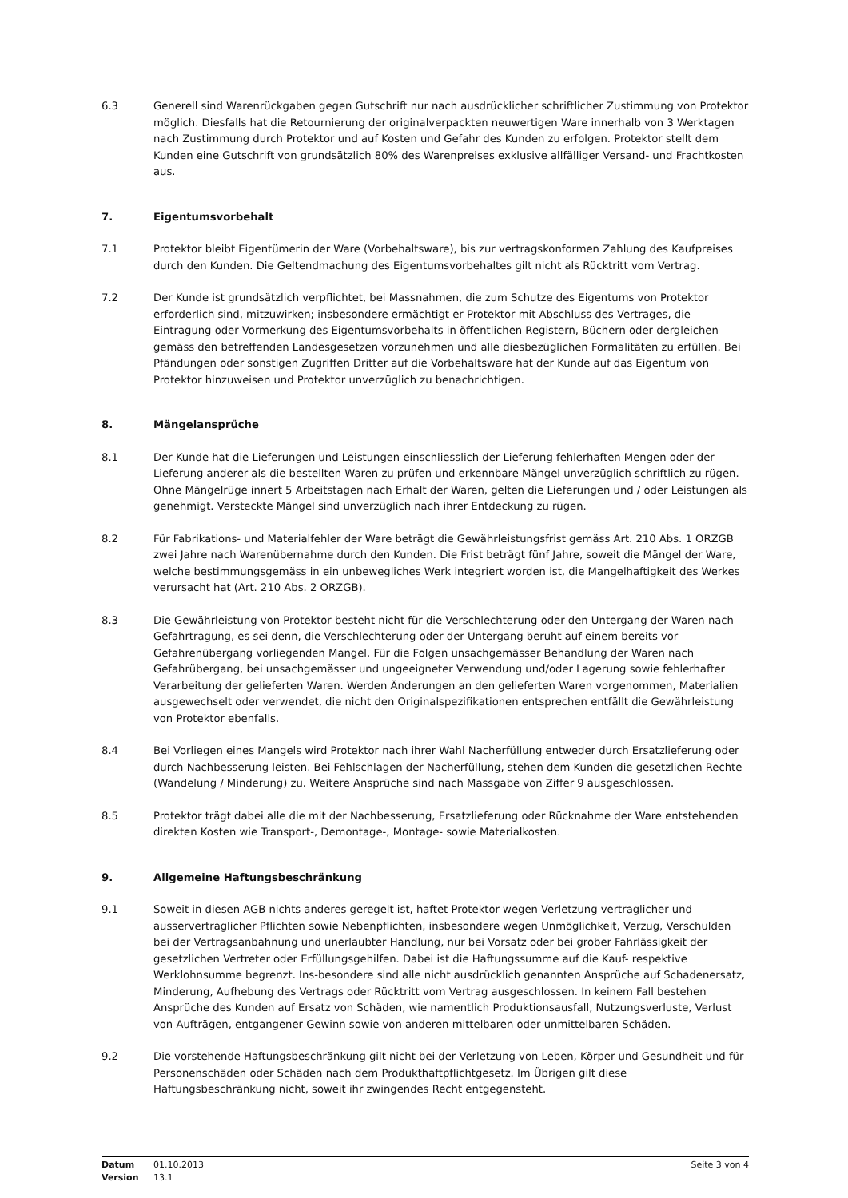6.3 Generell sind Warenrückgaben gegen Gutschrift nur nach ausdrücklicher schriftlicher Zustimmung von Protektor möglich. Diesfalls hat die Retournierung der originalverpackten neuwertigen Ware innerhalb von 3 Werktagen nach Zustimmung durch Protektor und auf Kosten und Gefahr des Kunden zu erfolgen. Protektor stellt dem Kunden eine Gutschrift von grundsätzlich 80% des Warenpreises exklusive allfälliger Versand- und Frachtkosten aus.
7. Eigentumsvorbehalt
7.1 Protektor bleibt Eigentümerin der Ware (Vorbehaltsware), bis zur vertragskonformen Zahlung des Kaufpreises durch den Kunden. Die Geltendmachung des Eigentumsvorbehaltes gilt nicht als Rücktritt vom Vertrag.
7.2 Der Kunde ist grundsätzlich verpflichtet, bei Massnahmen, die zum Schutze des Eigentums von Protektor erforderlich sind, mitzuwirken; insbesondere ermächtigt er Protektor mit Abschluss des Vertrages, die Eintragung oder Vormerkung des Eigentumsvorbehalts in öffentlichen Registern, Büchern oder dergleichen gemäss den betreffenden Landesgesetzen vorzunehmen und alle diesbezüglichen Formalitäten zu erfüllen. Bei Pfändungen oder sonstigen Zugriffen Dritter auf die Vorbehaltsware hat der Kunde auf das Eigentum von Protektor hinzuweisen und Protektor unverzüglich zu benachrichtigen.
8. Mängelansprüche
8.1 Der Kunde hat die Lieferungen und Leistungen einschliesslich der Lieferung fehlerhaften Mengen oder der Lieferung anderer als die bestellten Waren zu prüfen und erkennbare Mängel unverzüglich schriftlich zu rügen. Ohne Mängelrüge innert 5 Arbeitstagen nach Erhalt der Waren, gelten die Lieferungen und / oder Leistungen als genehmigt. Versteckte Mängel sind unverzüglich nach ihrer Entdeckung zu rügen.
8.2 Für Fabrikations- und Materialfehler der Ware beträgt die Gewährleistungsfrist gemäss Art. 210 Abs. 1 ORZGB zwei Jahre nach Warenübernahme durch den Kunden. Die Frist beträgt fünf Jahre, soweit die Mängel der Ware, welche bestimmungsgemäss in ein unbewegliches Werk integriert worden ist, die Mangelhaftigkeit des Werkes verursacht hat (Art. 210 Abs. 2 ORZGB).
8.3 Die Gewährleistung von Protektor besteht nicht für die Verschlechterung oder den Untergang der Waren nach Gefahrtragung, es sei denn, die Verschlechterung oder der Untergang beruht auf einem bereits vor Gefahrenübergang vorliegenden Mangel. Für die Folgen unsachgemässer Behandlung der Waren nach Gefahrübergang, bei unsachgemässer und ungeeigneter Verwendung und/oder Lagerung sowie fehlerhafter Verarbeitung der gelieferten Waren. Werden Änderungen an den gelieferten Waren vorgenommen, Materialien ausgewechselt oder verwendet, die nicht den Originalspezifikationen entsprechen entfällt die Gewährleistung von Protektor ebenfalls.
8.4 Bei Vorliegen eines Mangels wird Protektor nach ihrer Wahl Nacherfüllung entweder durch Ersatzlieferung oder durch Nachbesserung leisten. Bei Fehlschlagen der Nacherfüllung, stehen dem Kunden die gesetzlichen Rechte (Wandelung / Minderung) zu. Weitere Ansprüche sind nach Massgabe von Ziffer 9 ausgeschlossen.
8.5 Protektor trägt dabei alle die mit der Nachbesserung, Ersatzlieferung oder Rücknahme der Ware entstehenden direkten Kosten wie Transport-, Demontage-, Montage- sowie Materialkosten.
9. Allgemeine Haftungsbeschränkung
9.1 Soweit in diesen AGB nichts anderes geregelt ist, haftet Protektor wegen Verletzung vertraglicher und ausservertraglicher Pflichten sowie Nebenpflichten, insbesondere wegen Unmöglichkeit, Verzug, Verschulden bei der Vertragsanbahnung und unerlaubter Handlung, nur bei Vorsatz oder bei grober Fahrlässigkeit der gesetzlichen Vertreter oder Erfüllungsgehilfen. Dabei ist die Haftungssumme auf die Kauf- respektive Werklohnsumme begrenzt. Ins-besondere sind alle nicht ausdrücklich genannten Ansprüche auf Schadenersatz, Minderung, Aufhebung des Vertrags oder Rücktritt vom Vertrag ausgeschlossen. In keinem Fall bestehen Ansprüche des Kunden auf Ersatz von Schäden, wie namentlich Produktionsausfall, Nutzungsverluste, Verlust von Aufträgen, entgangener Gewinn sowie von anderen mittelbaren oder unmittelbaren Schäden.
9.2 Die vorstehende Haftungsbeschränkung gilt nicht bei der Verletzung von Leben, Körper und Gesundheit und für Personenschäden oder Schäden nach dem Produkthaftpflichtgesetz. Im Übrigen gilt diese Haftungsbeschränkung nicht, soweit ihr zwingendes Recht entgegensteht.
Datum
Version
01.10.2013
13.1
Seite 3 von 4